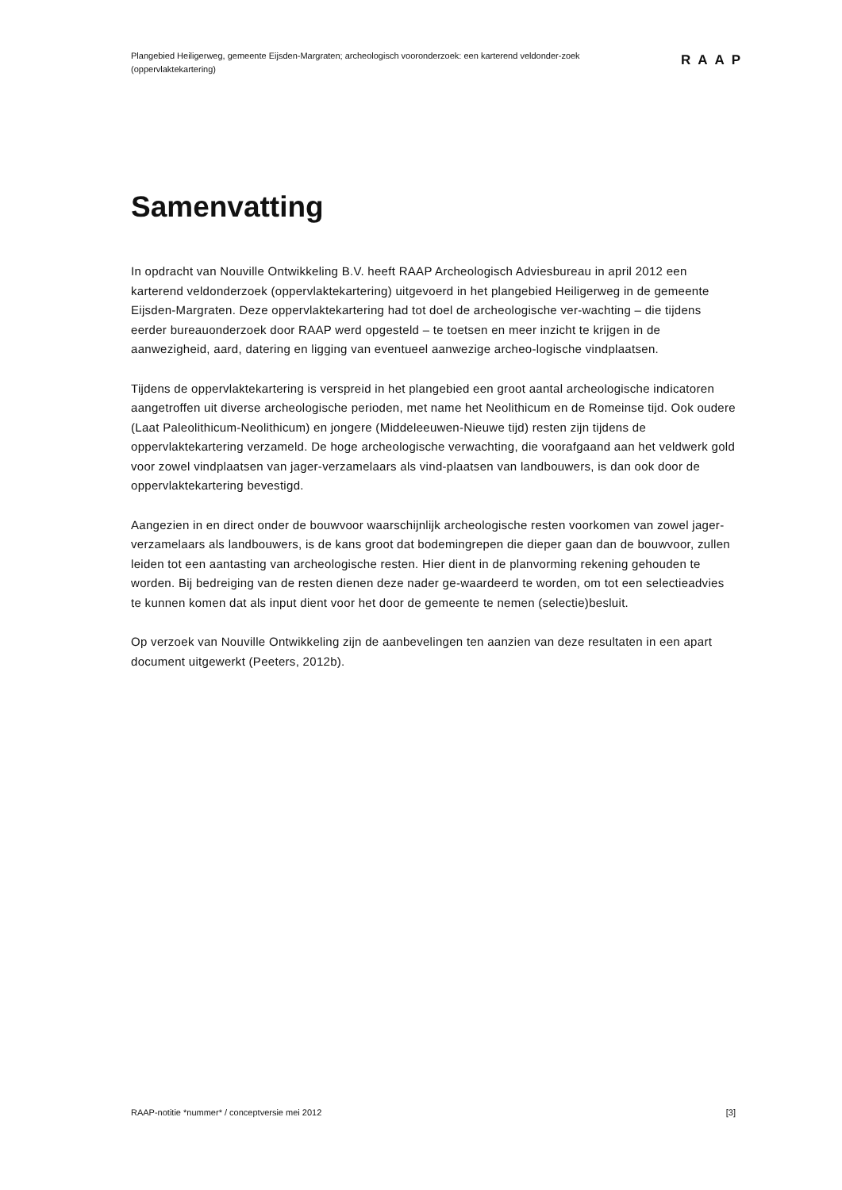Plangebied Heiligerweg, gemeente Eijsden-Margraten; archeologisch vooronderzoek: een karterend veldonder-zoek (oppervlaktekartering)
RAAP
Samenvatting
In opdracht van Nouville Ontwikkeling B.V. heeft RAAP Archeologisch Adviesbureau in april 2012 een karterend veldonderzoek (oppervlaktekartering) uitgevoerd in het plangebied Heiligerweg in de gemeente Eijsden-Margraten. Deze oppervlaktekartering had tot doel de archeologische ver-wachting – die tijdens eerder bureauonderzoek door RAAP werd opgesteld – te toetsen en meer inzicht te krijgen in de aanwezigheid, aard, datering en ligging van eventueel aanwezige archeo-logische vindplaatsen.
Tijdens de oppervlaktekartering is verspreid in het plangebied een groot aantal archeologische indicatoren aangetroffen uit diverse archeologische perioden, met name het Neolithicum en de Romeinse tijd. Ook oudere (Laat Paleolithicum-Neolithicum) en jongere (Middeleeuwen-Nieuwe tijd) resten zijn tijdens de oppervlaktekartering verzameld. De hoge archeologische verwachting, die voorafgaand aan het veldwerk gold voor zowel vindplaatsen van jager-verzamelaars als vind-plaatsen van landbouwers, is dan ook door de oppervlaktekartering bevestigd.
Aangezien in en direct onder de bouwvoor waarschijnlijk archeologische resten voorkomen van zowel jager-verzamelaars als landbouwers, is de kans groot dat bodemingrepen die dieper gaan dan de bouwvoor, zullen leiden tot een aantasting van archeologische resten. Hier dient in de planvorming rekening gehouden te worden. Bij bedreiging van de resten dienen deze nader ge-waardeerd te worden, om tot een selectieadvies te kunnen komen dat als input dient voor het door de gemeente te nemen (selectie)besluit.
Op verzoek van Nouville Ontwikkeling zijn de aanbevelingen ten aanzien van deze resultaten in een apart document uitgewerkt (Peeters, 2012b).
RAAP-notitie *nummer* / conceptversie mei 2012 [3]